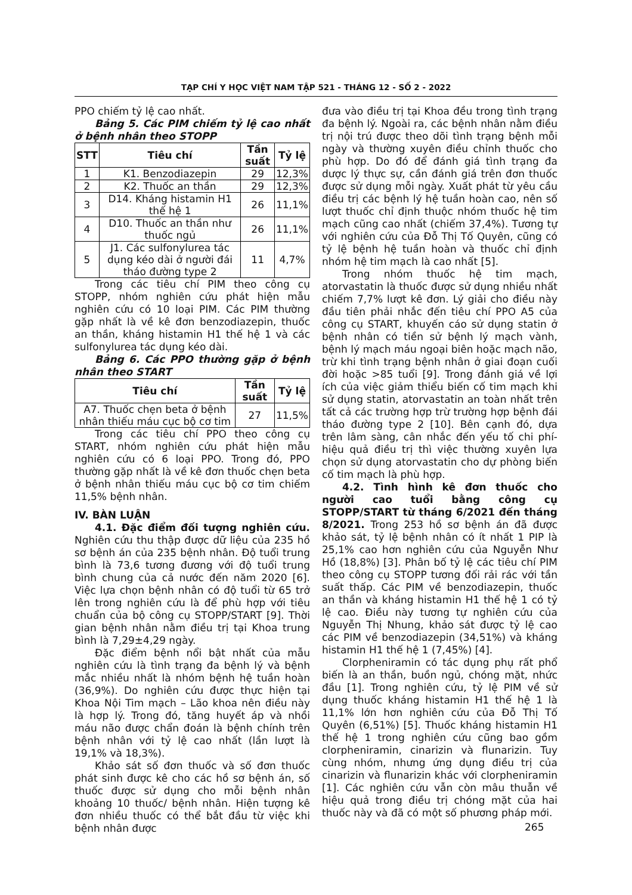TẠP CHÍ Y HỌC VIỆT NAM TẬP 521 - THÁNG 12 - SỐ 2 - 2022
PPO chiếm tỷ lệ cao nhất.
Bảng 5. Các PIM chiếm tỷ lệ cao nhất ở bệnh nhân theo STOPP
| STT | Tiêu chí | Tần suất | Tỷ lệ |
| --- | --- | --- | --- |
| 1 | K1. Benzodiazepin | 29 | 12,3% |
| 2 | K2. Thuốc an thần | 29 | 12,3% |
| 3 | D14. Kháng histamin H1 thế hệ 1 | 26 | 11,1% |
| 4 | D10. Thuốc an thần như thuốc ngủ | 26 | 11,1% |
| 5 | J1. Các sulfonylurea tác dụng kéo dài ở người đái tháo đường type 2 | 11 | 4,7% |
Trong các tiêu chí PIM theo công cụ STOPP, nhóm nghiên cứu phát hiện mẫu nghiên cứu có 10 loại PIM. Các PIM thường gặp nhất là về kê đơn benzodiazepin, thuốc an thần, kháng histamin H1 thế hệ 1 và các sulfonylurea tác dụng kéo dài.
Bảng 6. Các PPO thường gặp ở bệnh nhân theo START
| Tiêu chí | Tần suất | Tỷ lệ |
| --- | --- | --- |
| A7. Thuốc chẹn beta ở bệnh nhân thiếu máu cục bộ cơ tim | 27 | 11,5% |
Trong các tiêu chí PPO theo công cụ START, nhóm nghiên cứu phát hiện mẫu nghiên cứu có 6 loại PPO. Trong đó, PPO thường gặp nhất là về kê đơn thuốc chẹn beta ở bệnh nhân thiếu máu cục bộ cơ tim chiếm 11,5% bệnh nhân.
IV. BÀN LUẬN
4.1. Đặc điểm đối tượng nghiên cứu. Nghiên cứu thu thập được dữ liệu của 235 hồ sơ bệnh án của 235 bệnh nhân. Độ tuổi trung bình là 73,6 tương đương với độ tuổi trung bình chung của cả nước đến năm 2020 [6]. Việc lựa chọn bệnh nhân có độ tuổi từ 65 trở lên trong nghiên cứu là để phù hợp với tiêu chuẩn của bộ công cụ STOPP/START [9]. Thời gian bệnh nhân nằm điều trị tại Khoa trung bình là 7,29±4,29 ngày.
Đặc điểm bệnh nổi bật nhất của mẫu nghiên cứu là tình trạng đa bệnh lý và bệnh mắc nhiều nhất là nhóm bệnh hệ tuần hoàn (36,9%). Do nghiên cứu được thực hiện tại Khoa Nội Tim mạch – Lão khoa nên điều này là hợp lý. Trong đó, tăng huyết áp và nhồi máu não được chẩn đoán là bệnh chính trên bệnh nhân với tỷ lệ cao nhất (lần lượt là 19,1% và 18,3%).
Khảo sát số đơn thuốc và số đơn thuốc phát sinh được kê cho các hồ sơ bệnh án, số thuốc được sử dụng cho mỗi bệnh nhân khoảng 10 thuốc/ bệnh nhân. Hiện tượng kê đơn nhiều thuốc có thể bắt đầu từ việc khi bệnh nhân được
đưa vào điều trị tại Khoa đều trong tình trạng đa bệnh lý. Ngoài ra, các bệnh nhân nằm điều trị nội trú được theo dõi tình trạng bệnh mỗi ngày và thường xuyên điều chỉnh thuốc cho phù hợp. Do đó để đánh giá tình trạng đa dược lý thực sự, cần đánh giá trên đơn thuốc được sử dụng mỗi ngày. Xuất phát từ yêu cầu điều trị các bệnh lý hệ tuần hoàn cao, nên số lượt thuốc chỉ định thuộc nhóm thuốc hệ tim mạch cũng cao nhất (chiếm 37,4%). Tương tự với nghiên cứu của Đỗ Thị Tố Quyên, cũng có tỷ lệ bệnh hệ tuần hoàn và thuốc chỉ định nhóm hệ tim mạch là cao nhất [5].
Trong nhóm thuốc hệ tim mạch, atorvastatin là thuốc được sử dụng nhiều nhất chiếm 7,7% lượt kê đơn. Lý giải cho điều này đầu tiên phải nhắc đến tiêu chí PPO A5 của công cụ START, khuyến cáo sử dụng statin ở bệnh nhân có tiền sử bệnh lý mạch vành, bệnh lý mạch máu ngoại biên hoặc mạch não, trừ khi tình trạng bệnh nhân ở giai đoạn cuối đời hoặc >85 tuổi [9]. Trong đánh giá về lợi ích của việc giảm thiểu biến cố tim mạch khi sử dụng statin, atorvastatin an toàn nhất trên tất cả các trường hợp trừ trường hợp bệnh đái tháo đường type 2 [10]. Bên cạnh đó, dựa trên lâm sàng, cân nhắc đến yếu tố chi phí-hiệu quả điều trị thì việc thường xuyên lựa chọn sử dụng atorvastatin cho dự phòng biến cố tim mạch là phù hợp.
4.2. Tình hình kê đơn thuốc cho người cao tuổi bằng công cụ STOPP/START từ tháng 6/2021 đến tháng 8/2021. Trong 253 hồ sơ bệnh án đã được khảo sát, tỷ lệ bệnh nhân có ít nhất 1 PIP là 25,1% cao hơn nghiên cứu của Nguyễn Như Hồ (18,8%) [3]. Phân bố tỷ lệ các tiêu chí PIM theo công cụ STOPP tương đối rải rác với tần suất thấp. Các PIM về benzodiazepin, thuốc an thần và kháng histamin H1 thế hệ 1 có tỷ lệ cao. Điều này tương tự nghiên cứu của Nguyễn Thị Nhung, khảo sát được tỷ lệ cao các PIM về benzodiazepin (34,51%) và kháng histamin H1 thế hệ 1 (7,45%) [4].
Clorpheniramin có tác dụng phụ rất phổ biến là an thần, buồn ngủ, chóng mặt, nhức đầu [1]. Trong nghiên cứu, tỷ lệ PIM về sử dụng thuốc kháng histamin H1 thế hệ 1 là 11,1% lớn hơn nghiên cứu của Đỗ Thị Tố Quyên (6,51%) [5]. Thuốc kháng histamin H1 thế hệ 1 trong nghiên cứu cũng bao gồm clorpheniramin, cinarizin và flunarizin. Tuy cùng nhóm, nhưng ứng dụng điều trị của cinarizin và flunarizin khác với clorpheniramin [1]. Các nghiên cứu vẫn còn mâu thuẫn về hiệu quả trong điều trị chóng mặt của hai thuốc này và đã có một số phương pháp mới.
265